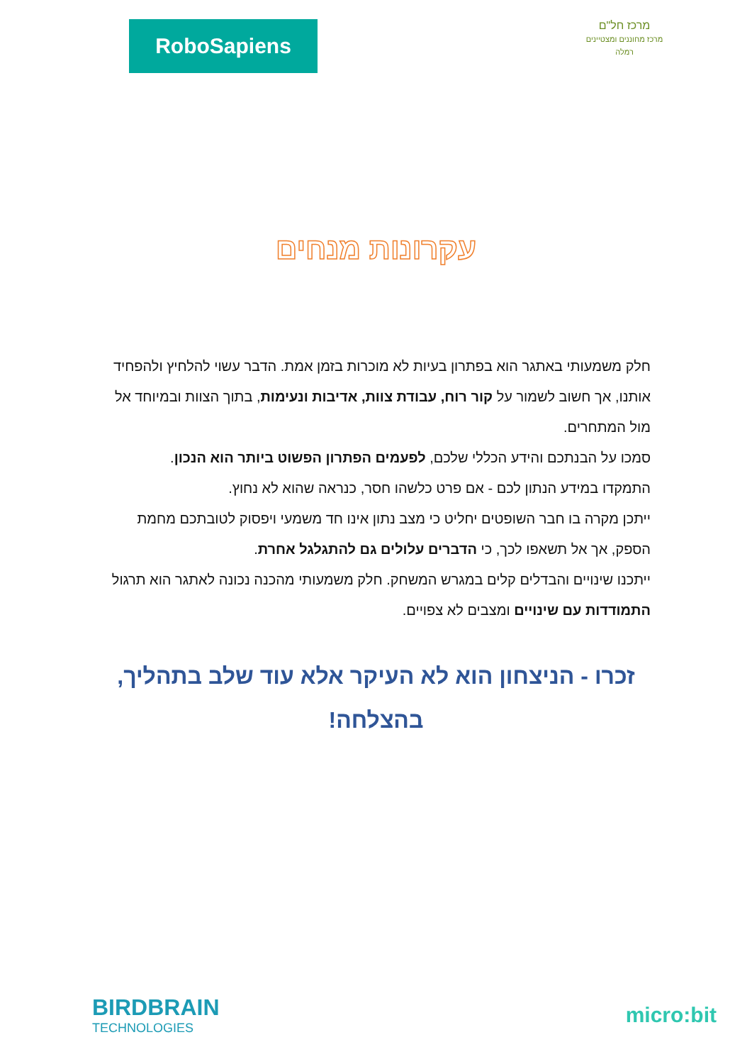RoboSapiens
מרכז חל"ם
מרכז מחוננים ומצטיינים רמלה
עקרונות מנחים
חלק משמעותי באתגר הוא בפתרון בעיות לא מוכרות בזמן אמת. הדבר עשוי להלחיץ ולהפחיד אותנו, אך חשוב לשמור על קור רוח, עבודת צוות, אדיבות ונעימות, בתוך הצוות ובמיוחד אל מול המתחרים.
סמכו על הבנתכם והידע הכללי שלכם, לפעמים הפתרון הפשוט ביותר הוא הנכון.
התמקדו במידע הנתון לכם - אם פרט כלשהו חסר, כנראה שהוא לא נחוץ.
ייתכן מקרה בו חבר השופטים יחליט כי מצב נתון אינו חד משמעי ויפסוק לטובתכם מחמת הספק, אך אל תשאפו לכך, כי הדברים עלולים גם להתגלגל אחרת.
ייתכנו שינויים והבדלים קלים במגרש המשחק. חלק משמעותי מהכנה נכונה לאתגר הוא תרגול התמודדות עם שינויים ומצבים לא צפויים.
זכרו - הניצחון הוא לא העיקר אלא עוד שלב בתהליך, בהצלחה!
BIRDBRAIN
TECHNOLOGIES
micro:bit